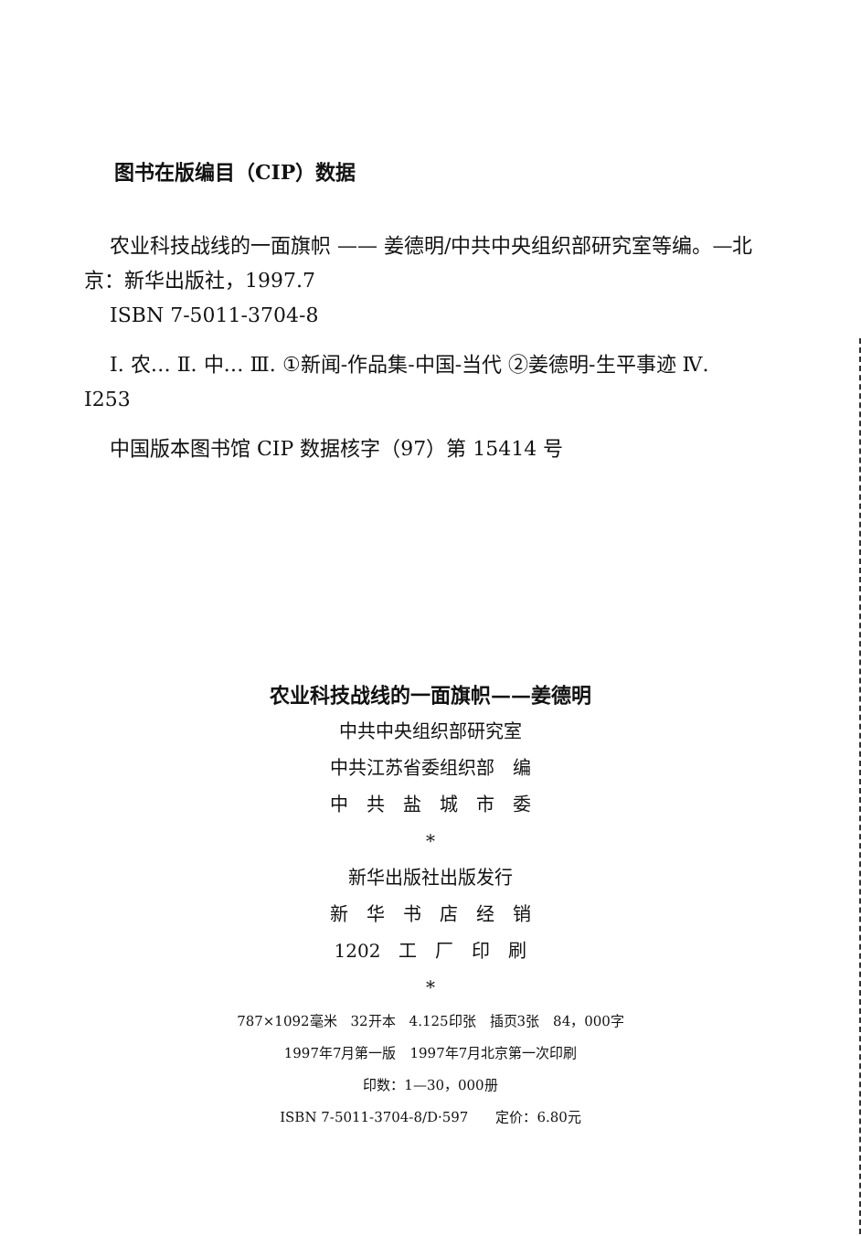图书在版编目（CIP）数据
农业科技战线的一面旗帜 —— 姜德明/中共中央组织部研究室等编。—北京：新华出版社，1997.7
ISBN 7-5011-3704-8
Ⅰ. 农… Ⅱ. 中… Ⅲ. ①新闻-作品集-中国-当代 ②姜德明-生平事迹 Ⅳ. I253
中国版本图书馆 CIP 数据核字（97）第 15414 号
农业科技战线的一面旗帜——姜德明
中共中央组织部研究室
中共江苏省委组织部　编
中　共　盐　城　市　委
*
新华出版社出版发行
新　华　书　店　经　销
1202　工　厂　印　刷
*
787×1092毫米　32开本　4.125印张　插页3张　84，000字
1997年7月第一版　1997年7月北京第一次印刷
印数：1—30，000册
ISBN 7-5011-3704-8/D·597　　定价：6.80元